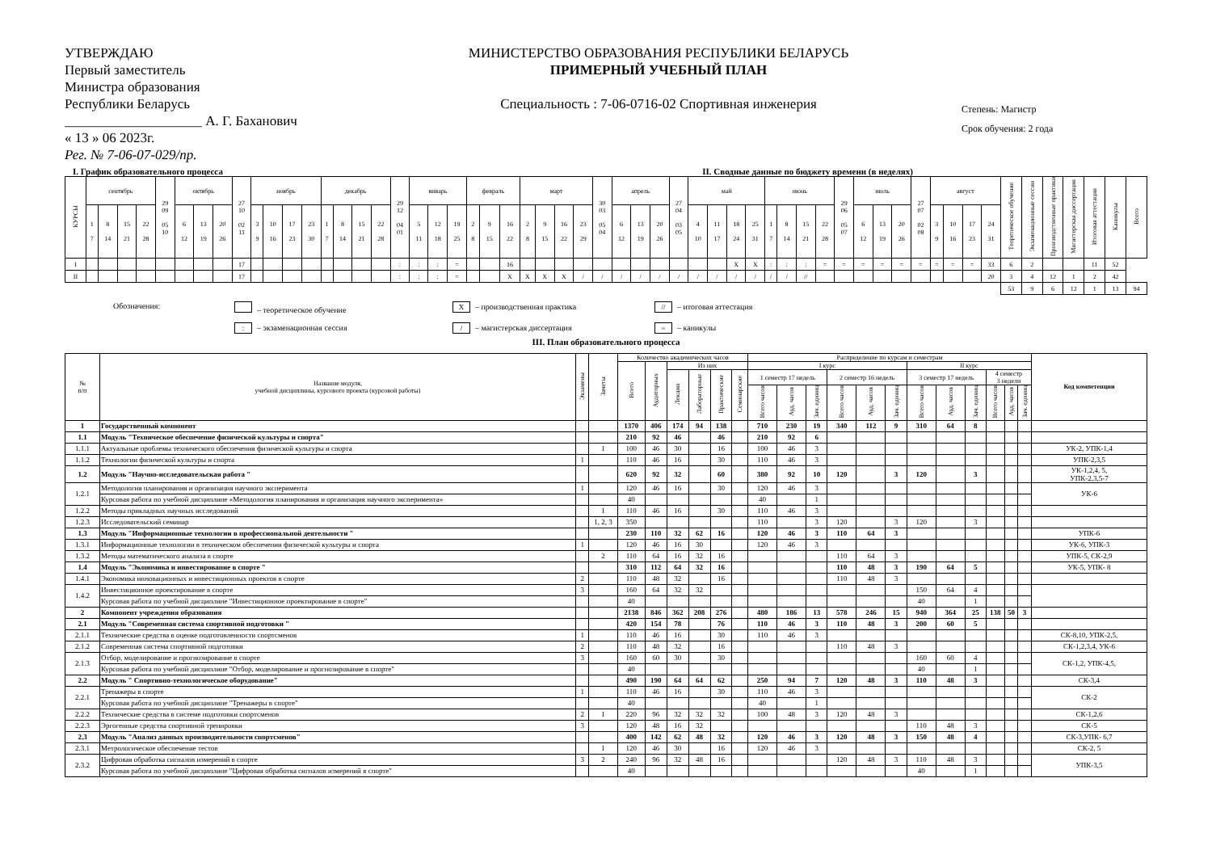УТВЕРЖДАЮ
Первый заместитель
Министра образования
Республики Беларусь
____________________ А. Г. Баханович
« 13 » 06 2023г.
Рег. № 7-06-07-029/пр.
МИНИСТЕРСТВО ОБРАЗОВАНИЯ РЕСПУБЛИКИ БЕЛАРУСЬ
ПРИМЕРНЫЙ УЧЕБНЫЙ ПЛАН
Специальность : 7-06-0716-02 Спортивная инженерия
Степень: Магистр
Срок обучения: 2 года
I. График образовательного процесса II. Сводные данные по бюджету времени (в неделях)
| КУРСЫ | сентябрь | | | | 29 09 05 10 | октябрь | | | 27 10 02 11 | ноябрь | | | | декабрь | | | | 29 12 04 01 | январь | | | февраль | | | март | | | | 30 03 05 04 | апрель | | | 27 04 03 05 | май | | | | июнь | | | | 29 06 05 07 | июль | | | 27 07 02 08 | август | | | | Теоретическое обучение | Экзаменационные сессии | Производственные практики | Магистерская диссертация | Итоговая аттестация | Каникулы | Всего |
| --- | --- | --- | --- | --- | --- | --- | --- | --- | --- | --- | --- | --- | --- | --- | --- | --- | --- | --- | --- | --- | --- | --- | --- | --- | --- | --- | --- | --- | --- | --- | --- | --- | --- | --- | --- | --- | --- | --- | --- | --- | --- | --- | --- | --- | --- | --- | --- | --- | --- | --- | --- | --- | --- | --- | --- | --- | --- |
| | 1 7 | 8 14 | 15 21 | 22 28 | | 6 12 | 13 19 | 20 26 | | 3 9 | 10 16 | 17 23 | 23 30 | 1 7 | 8 14 | 15 21 | 22 28 | | 5 11 | 12 18 | 19 25 | 2 8 | 9 15 | 16 22 | 2 8 | 9 15 | 16 22 | 23 29 | | 6 12 | 13 19 | 20 26 | | 4 10 | 11 17 | 18 24 | 25 31 | 1 7 | 8 14 | 15 21 | 22 28 | | 6 12 | 13 19 | 20 26 | | 3 9 | 10 16 | 17 23 | 24 31 | | | | | | | |
| I | | | | | | | | | 17 | | | | | | | | | : | : | : | = | | | 16 | | | | | | | | | | | | X | X | : | : | : | = | = | = | = | = | = | = | = | = | 33 | 6 | 2 | | | 11 | 52 | |
| II | | | | | | | | | 17 | | | | | | | | | : | : | : | = | | | X | X | X | X | / | / | / | / | / | / | / | / | / | / | / | / | // | | | | | | | | | | 20 | 3 | 4 | 12 | 1 | 2 | 42 | |
| | | | | | | | | | | | | | | | | | | | | | | | | | | | | | | | | | | | | | | | | | | | | | | | | | | | 53 | 9 | 6 | 12 | 1 | 13 | 94 |
Обозначения: – теоретическое обучение X – производственная практика // – итоговая аттестация : – экзаменационная сессия / – магистерская диссертация = – каникулы
III. План образовательного процесса
| № п/п | Название модуля, учебной дисциплины, курсового проекта (курсовой работы) | Экзамены | Зачеты | Количество академических часов | | | | | | Распределение по курсам и семестрам | | | | | | | | | | | | Код компетенции |
| --- | --- | --- | --- | --- | --- | --- | --- | --- | --- | --- | --- | --- | --- | --- | --- | --- | --- | --- | --- | --- | --- | --- |
| | | | | Всего | Аудиторных | Из них | | | | I курс | | | | | | II курс | | | | | | |
| | | | | | | Лекции | Лабораторные | Практические | Семинарские | 1 семестр 17 недель | | | 2 семестр 16 недель | | | 3 семестр 17 недель | | | 4 семестр 3 недели | | | |
| | | | | | | | | | | Всего часов | Ауд. часов | Зач. единиц | Всего часов | Ауд. часов | Зач. единиц | Всего часов | Ауд. часов | Зач. единиц | Всего часов | Ауд. часов | Зач. единиц | |
| 1 | Государственный компонент | | | 1370 | 406 | 174 | 94 | 138 | | 710 | 230 | 19 | 340 | 112 | 9 | 310 | 64 | 8 | | | | |
| 1.1 | Модуль "Техническое обеспечение физической культуры и спорта" | | | 210 | 92 | 46 | | 46 | | 210 | 92 | 6 | | | | | | | | | | |
| 1.1.1 | Актуальные проблемы технического обеспечения физической культуры и спорта | | 1 | 100 | 46 | 30 | | 16 | | 100 | 46 | 3 | | | | | | | | | | УК-2, УПК-1,4 |
| 1.1.2 | Технологии физической культуры и спорта | 1 | | 110 | 46 | 16 | | 30 | | 110 | 46 | 3 | | | | | | | | | | УПК-2,3,5 |
| 1.2 | Модуль "Научно-исследовательская работа " | | | 620 | 92 | 32 | | 60 | | 380 | 92 | 10 | 120 | | 3 | 120 | | 3 | | | | УК-1,2,4, 5, УПК-2,3,5-7 |
| 1.2.1 | Методология планирования и организация научного эксперимента | 1 | | 120 | 46 | 16 | | 30 | | 120 | 46 | 3 | | | | | | | | | | УК-6 |
| | Курсовая работа по учебной дисциплине «Методология планирования и организация научного эксперимента» | | | 40 | | | | | | 40 | | 1 | | | | | | | | | | |
| 1.2.2 | Методы прикладных научных исследований | | 1 | 110 | 46 | 16 | | 30 | | 110 | 46 | 3 | | | | | | | | | | |
| 1.2.3 | Исследовательский семинар | | 1, 2, 3 | 350 | | | | | | 110 | | 3 | 120 | | 3 | 120 | | 3 | | | | |
| 1.3 | Модуль "Информационные технологии в профессиональной деятельности " | | | 230 | 110 | 32 | 62 | 16 | | 120 | 46 | 3 | 110 | 64 | 3 | | | | | | | УПК-6 |
| 1.3.1 | Информационные технологии в техническом обеспечении физической культуры и спорта | 1 | | 120 | 46 | 16 | 30 | | | 120 | 46 | 3 | | | | | | | | | | УК-6, УПК-3 |
| 1.3.2 | Методы математического анализа в спорте | | 2 | 110 | 64 | 16 | 32 | 16 | | | | | 110 | 64 | 3 | | | | | | | УПК-5, СК-2,9 |
| 1.4 | Модуль "Экономика и инвестирование в спорте " | | | 310 | 112 | 64 | 32 | 16 | | | | | 110 | 48 | 3 | 190 | 64 | 5 | | | | УК-5, УПК- 8 |
| 1.4.1 | Экономика инновационных и инвестиционных проектов в спорте | 2 | | 110 | 48 | 32 | | 16 | | | | | 110 | 48 | 3 | | | | | | | |
| 1.4.2 | Инвестиционное проектирование в спорте | 3 | | 160 | 64 | 32 | 32 | | | | | | | | | 150 | 64 | 4 | | | | |
| | Курсовая работа по учебной дисциплине "Инвестиционное проектирование в спорте" | | | 40 | | | | | | | | | | | | 40 | | 1 | | | | |
| 2 | Компонент учреждения образования | | | 2138 | 846 | 362 | 208 | 276 | | 480 | 186 | 13 | 578 | 246 | 15 | 940 | 364 | 25 | 138 | 50 | 3 | |
| 2.1 | Модуль "Современная система спортивной подготовки " | | | 420 | 154 | 78 | | 76 | | 110 | 46 | 3 | 110 | 48 | 3 | 200 | 60 | 5 | | | | |
| 2.1.1 | Технические средства в оценке подготовленности спортсменов | 1 | | 110 | 46 | 16 | | 30 | | 110 | 46 | 3 | | | | | | | | | | СК-8,10, УПК-2,5, |
| 2.1.2 | Современная система спортивной подготовки | 2 | | 110 | 48 | 32 | | 16 | | | | | 110 | 48 | 3 | | | | | | | СК-1,2,3,4, УК-6 |
| 2.1.3 | Отбор, моделирование и прогнозирование в спорте | 3 | | 160 | 60 | 30 | | 30 | | | | | | | | 160 | 60 | 4 | | | | СК-1,2, УПК-4,5, |
| | Курсовая работа по учебной дисциплине "Отбор, моделирование и прогнозирование в спорте" | | | 40 | | | | | | | | | | | | 40 | | 1 | | | | |
| 2.2 | Модуль " Спортивно-технологическое оборудование" | | | 490 | 190 | 64 | 64 | 62 | | 250 | 94 | 7 | 120 | 48 | 3 | 110 | 48 | 3 | | | | СК-3,4 |
| 2.2.1 | Тренажеры в спорте | 1 | | 110 | 46 | 16 | | 30 | | 110 | 46 | 3 | | | | | | | | | | СК-2 |
| | Курсовая работа по учебной дисциплине "Тренажеры в спорте" | | | 40 | | | | | | 40 | | 1 | | | | | | | | | | |
| 2.2.2 | Технические средства в системе подготовки спортсменов | 2 | 1 | 220 | 96 | 32 | 32 | 32 | | 100 | 48 | 3 | 120 | 48 | 3 | | | | | | | СК-1,2,6 |
| 2.2.3 | Эргогенные средства спортивной тренировки | 3 | | 120 | 48 | 16 | 32 | | | | | | | | | 110 | 48 | 3 | | | | СК-5 |
| 2.3 | Модуль "Анализ данных производительности спортсменов" | | | 400 | 142 | 62 | 48 | 32 | | 120 | 46 | 3 | 120 | 48 | 3 | 150 | 48 | 4 | | | | СК-3,УПК- 6,7 |
| 2.3.1 | Метрологическое обеспечение тестов | | 1 | 120 | 46 | 30 | | 16 | | 120 | 46 | 3 | | | | | | | | | | СК-2, 5 |
| 2.3.2 | Цифровая обработка сигналов измерений в спорте | 3 | 2 | 240 | 96 | 32 | 48 | 16 | | | | | 120 | 48 | 3 | 110 | 48 | 3 | | | | УПК-3,5 |
| | Курсовая работа по учебной дисциплине "Цифровая обработка сигналов измерений в спорте" | | | 40 | | | | | | | | | | | | 40 | | 1 | | | | |